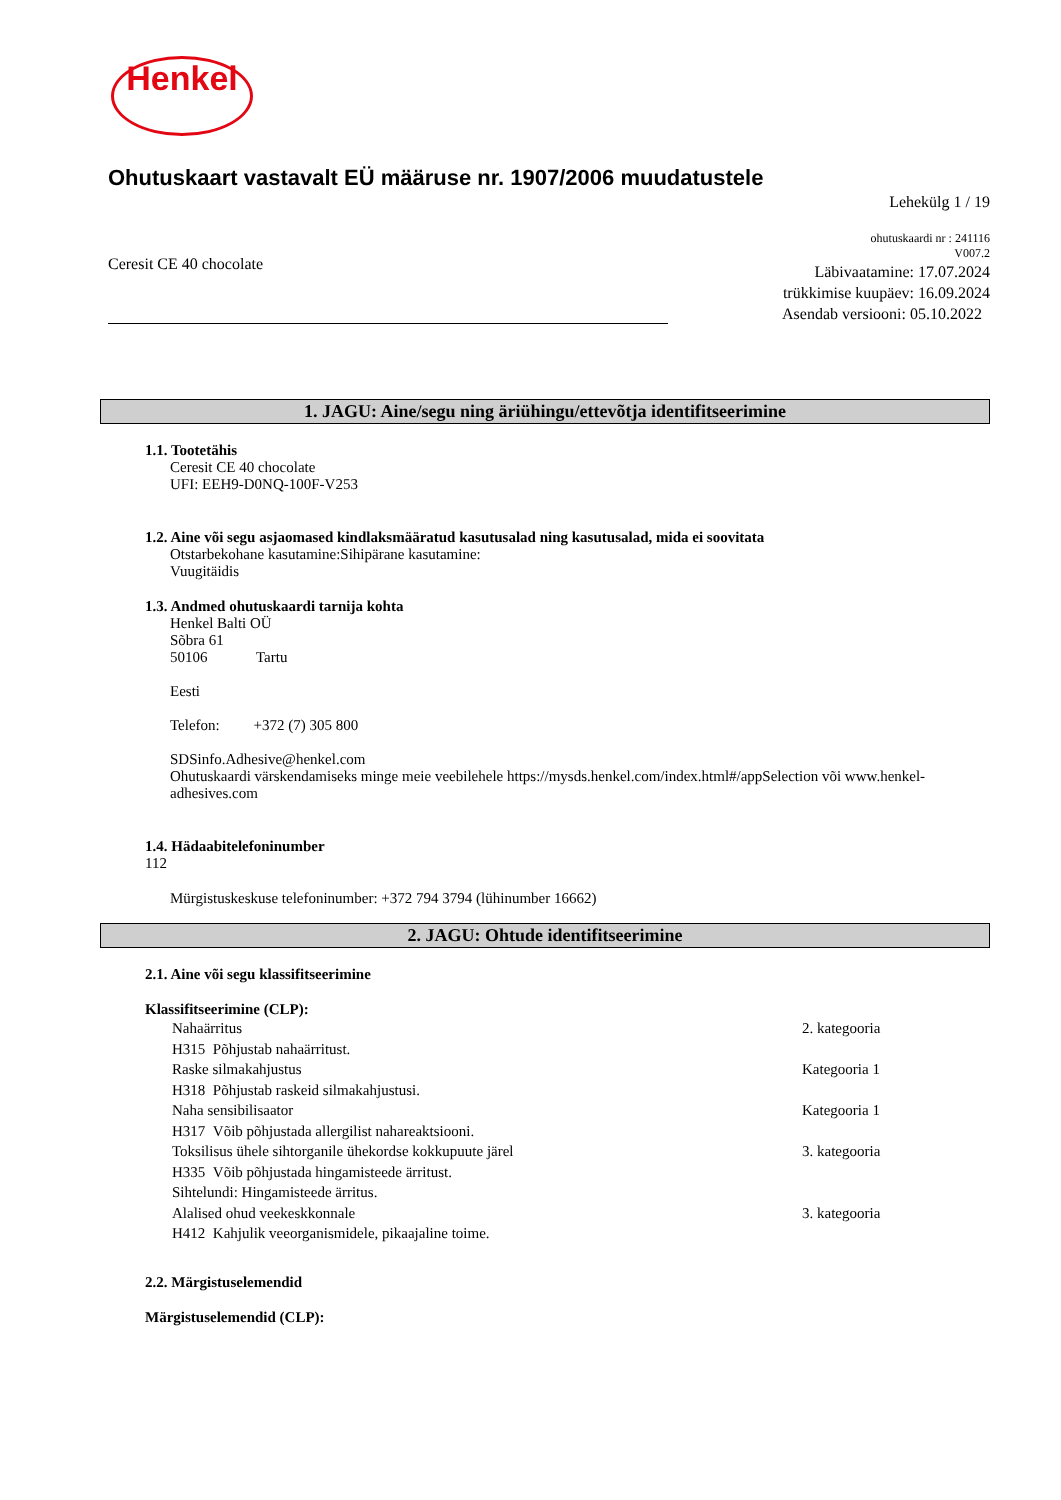Henkel
Ohutuskaart vastavalt EÜ määruse nr. 1907/2006 muudatustele
Lehekülg 1 / 19
Ceresit CE 40 chocolate
ohutuskaardi nr : 241116
V007.2
Läbivaatamine: 17.07.2024
trükkimise kuupäev: 16.09.2024
Asendab versiooni: 05.10.2022
1. JAGU: Aine/segu ning äriühingu/ettevõtja identifitseerimine
1.1. Tootetähis
Ceresit CE 40 chocolate
UFI: EEH9-D0NQ-100F-V253
1.2. Aine või segu asjaomased kindlaksmääratud kasutusalad ning kasutusalad, mida ei soovitata
Otstarbekohane kasutamine:Sihipärane kasutamine:
Vuugitäidis
1.3. Andmed ohutuskaardi tarnija kohta
Henkel Balti OÜ
Sõbra 61
50106 Tartu
Eesti
Telefon: +372 (7) 305 800
SDSinfo.Adhesive@henkel.com
Ohutuskaardi värskendamiseks minge meie veebilehele https://mysds.henkel.com/index.html#/appSelection või www.henkel-adhesives.com
1.4. Hädaabitelefoninumber
112
Mürgistuskeskuse telefoninumber: +372 794 3794 (lühinumber 16662)
2. JAGU: Ohtude identifitseerimine
2.1. Aine või segu klassifitseerimine
Klassifitseerimine (CLP):
Nahaärritus 2. kategooria
H315 Põhjustab nahaärritust.
Raske silmakahjustus Kategooria 1
H318 Põhjustab raskeid silmakahjustusi.
Naha sensibilisaator Kategooria 1
H317 Võib põhjustada allergilist nahareaktsiooni.
Toksilisus ühele sihtorganile ühekordse kokkupuute järel 3. kategooria
H335 Võib põhjustada hingamisteede ärritust.
Sihtelundi: Hingamisteede ärritus.
Alalised ohud veekeskkonnale 3. kategooria
H412 Kahjulik veeorganismidele, pikaajaline toime.
2.2. Märgistuselemendid
Märgistuselemendid (CLP):